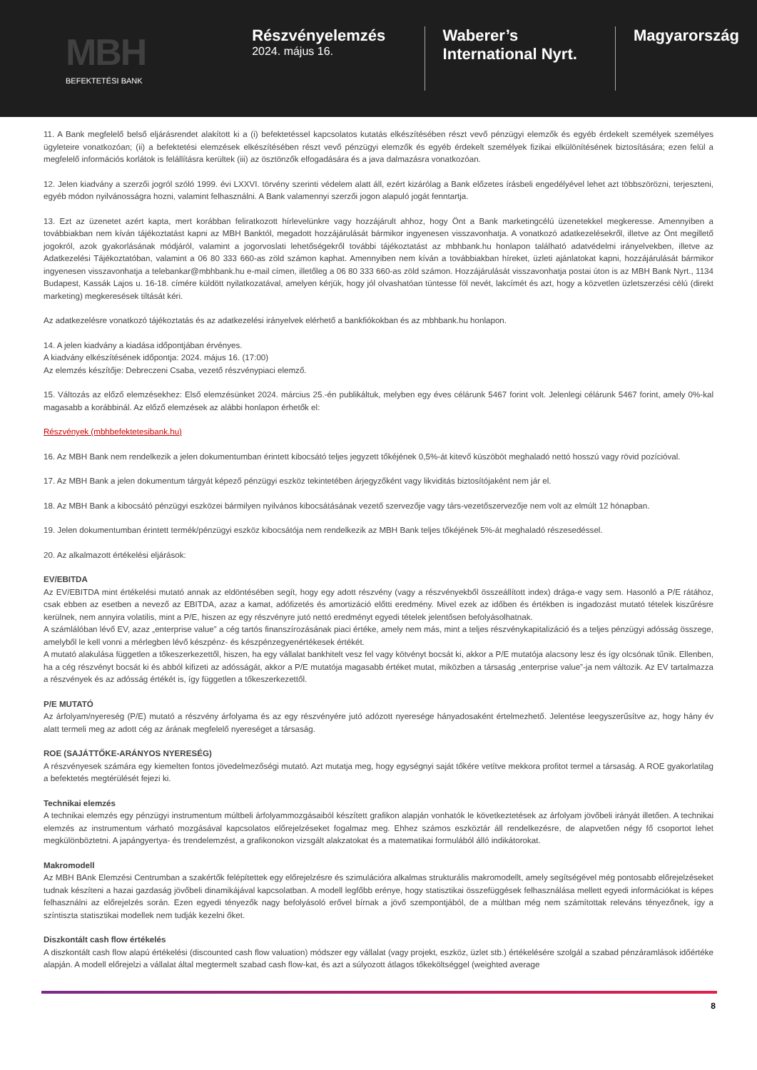MBH
BEFEKTETÉSI BANK
Részvényelemzés
2024. május 16.
Waberer’s International Nyrt.
Magyarország
11. A Bank megfelelő belső eljárásrendet alakított ki a (i) befektetéssel kapcsolatos kutatás elkészítésében részt vevő pénzügyi elemzők és egyéb érdekelt személyek személyes ügyleteire vonatkozóan; (ii) a befektetési elemzések elkészítésében részt vevő pénzügyi elemzők és egyéb érdekelt személyek fizikai elkülönítésének biztosítására; ezen felül a megfelelő információs korlátok is felállításra kerültek (iii) az ösztönzők elfogadására és a java dalmazásra vonatkozóan.
12. Jelen kiadvány a szerzői jogról szóló 1999. évi LXXVI. törvény szerinti védelem alatt áll, ezért kizárólag a Bank előzetes írásbeli engedélyével lehet azt többszörözni, terjeszteni, egyéb módon nyilvánosságra hozni, valamint felhasználni. A Bank valamennyi szerzői jogon alapuló jogát fenntartja.
13. Ezt az üzenetet azért kapta, mert korábban feliratkozott hírlevelünkre vagy hozzájárult ahhoz, hogy Önt a Bank marketingcélú üzenetekkel megkeresse. Amennyiben a továbbiakban nem kíván tájékoztatást kapni az MBH Banktól, megadott hozzájárulását bármikor ingyenesen visszavonhatja. A vonatkozó adatkezelésekről, illetve az Önt megillető jogokról, azok gyakorlásának módjáról, valamint a jogorvoslati lehetőségekről további tájékoztatást az mbhbank.hu honlapon található adatvédelmi irányelvekben, illetve az Adatkezelési Tájékoztatóban, valamint a 06 80 333 660-as zöld számon kaphat. Amennyiben nem kíván a továbbiakban híreket, üzleti ajánlatokat kapni, hozzájárulását bármikor ingyenesen visszavonhatja a telebankar@mbhbank.hu e-mail címen, illetőleg a 06 80 333 660-as zöld számon. Hozzájárulását visszavonhatja postai úton is az MBH Bank Nyrt., 1134 Budapest, Kassák Lajos u. 16-18. címére küldött nyilatkozatával, amelyen kérjük, hogy jól olvashatóan tüntesse föl nevét, lakcímét és azt, hogy a közvetlen üzletszerzési célú (direkt marketing) megkeresések tiltását kéri.
Az adatkezelésre vonatkozó tájékoztatás és az adatkezelési irányelvek elérhető a bankfiókokban és az mbhbank.hu honlapon.
14. A jelen kiadvány a kiadása időpontjában érvényes.
A kiadvány elkészítésének időpontja: 2024. május 16. (17:00)
Az elemzés készítője: Debreczeni Csaba, vezető részvénypiaci elemző.
15. Változás az előző elemzésekhez: Első elemzésünket 2024. március 25.-én publikáltuk, melyben egy éves célárunk 5467 forint volt. Jelenlegi célárunk 5467 forint, amely 0%-kal magasabb a korábbinál. Az előző elemzések az alábbi honlapon érhetők el:
Részvények (mbhbefektetesibank.hu)
16. Az MBH Bank nem rendelkezik a jelen dokumentumban érintett kibocsátó teljes jegyzett tőkéjének 0,5%-át kitevő küszöböt meghaladó nettó hosszú vagy rövid pozícióval.
17. Az MBH Bank a jelen dokumentum tárgyát képező pénzügyi eszköz tekintetében árjegyzőként vagy likviditás biztosítójaként nem jár el.
18. Az MBH Bank a kibocsátó pénzügyi eszközei bármilyen nyilvános kibocsátásának vezető szervezője vagy társ-vezetőszervezője nem volt az elmúlt 12 hónapban.
19. Jelen dokumentumban érintett termék/pénzügyi eszköz kibocsátója nem rendelkezik az MBH Bank teljes tőkéjének 5%-át meghaladó részesedéssel.
20. Az alkalmazott értékelési eljárások:
EV/EBITDA
Az EV/EBITDA mint értékelési mutató annak az eldöntésében segít, hogy egy adott részvény (vagy a részvényekből összeállított index) drága-e vagy sem. Hasonló a P/E rátához, csak ebben az esetben a nevező az EBITDA, azaz a kamat, adófizetés és amortizáció előtti eredmény. Mivel ezek az időben és értékben is ingadozást mutató tételek kiszűrésre kerülnek, nem annyira volatilis, mint a P/E, hiszen az egy részvényre jutó nettó eredményt egyedi tételek jelentősen befolyásolhatnak.
A számlálóban lévő EV, azaz „enterprise value” a cég tartós finanszírozásának piaci értéke, amely nem más, mint a teljes részvénykapitalizáció és a teljes pénzügyi adósság összege, amelyből le kell vonni a mérlegben lévő készpénz- és készpénzegyenértékesek értékét.
A mutató alakulása független a tőkeszerkezettől, hiszen, ha egy vállalat bankhitelt vesz fel vagy kötvényt bocsát ki, akkor a P/E mutatója alacsony lesz és így olcsónak tűnik. Ellenben, ha a cég részvényt bocsát ki és abból kifizeti az adósságát, akkor a P/E mutatója magasabb értéket mutat, miközben a társaság „enterprise value”-ja nem változik. Az EV tartalmazza a részvények és az adósság értékét is, így független a tőkeszerkezettől.
P/E MUTATÓ
Az árfolyam/nyereség (P/E) mutató a részvény árfolyama és az egy részvényére jutó adózott nyeresége hányadosaként értelmezhető. Jelentése leegyszerűsítve az, hogy hány év alatt termeli meg az adott cég az árának megfelelő nyereséget a társaság.
ROE (SAJÁTTŐKE-ARÁNYOS NYERESÉG)
A részvényesek számára egy kiemelten fontos jövedelmezőségi mutató. Azt mutatja meg, hogy egységnyi saját tőkére vetítve mekkora profitot termel a társaság. A ROE gyakorlatilag a befektetés megtérülését fejezi ki.
Technikai elemzés
A technikai elemzés egy pénzügyi instrumentum múltbeli árfolyammozgásaiból készített grafikon alapján vonhatók le következtetések az árfolyam jövőbeli irányát illetően. A technikai elemzés az instrumentum várható mozgásával kapcsolatos előrejelzéseket fogalmaz meg. Ehhez számos eszköztár áll rendelkezésre, de alapvetően négy fő csoportot lehet megkülönböztetni. A japángyertya- és trendelemzést, a grafikonokon vizsgált alakzatokat és a matematikai formulából álló indikátorokat.
Makromodell
Az MBH BAnk Elemzési Centrumban a szakértők felépítettek egy előrejelzésre és szimulációra alkalmas strukturális makromodellt, amely segítségével még pontosabb előrejelzéseket tudnak készíteni a hazai gazdaság jövőbeli dinamikájával kapcsolatban. A modell legfőbb erénye, hogy statisztikai összefüggések felhasználása mellett egyedi információkat is képes felhasználni az előrejelzés során. Ezen egyedi tényezők nagy befolyásoló erővel bírnak a jövő szempontjából, de a múltban még nem számítottak releváns tényezőnek, így a színtiszta statisztikai modellek nem tudják kezelni őket.
Diszkontált cash flow értékelés
A diszkontált cash flow alapú értékelési (discounted cash flow valuation) módszer egy vállalat (vagy projekt, eszköz, üzlet stb.) értékelésére szolgál a szabad pénzáramlások időértéke alapján. A modell előrejelzi a vállalat által megtermelt szabad cash flow-kat, és azt a súlyozott átlagos tőkeköltséggel (weighted average
8